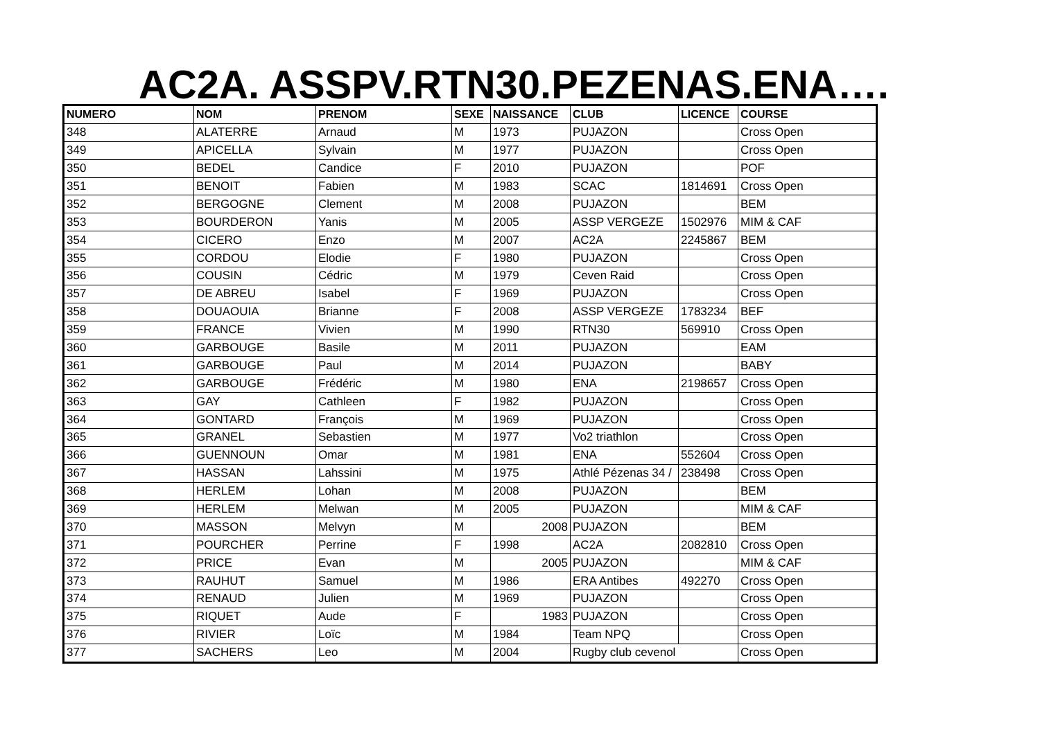AC2A. ASSPV.RTN30.PEZENAS.ENA….
| NUMERO | NOM | PRENOM | SEXE | NAISSANCE | CLUB | LICENCE | COURSE |
| --- | --- | --- | --- | --- | --- | --- | --- |
| 348 | ALATERRE | Arnaud | M | 1973 | PUJAZON | | Cross Open |
| 349 | APICELLA | Sylvain | M | 1977 | PUJAZON | | Cross Open |
| 350 | BEDEL | Candice | F | 2010 | PUJAZON | | POF |
| 351 | BENOIT | Fabien | M | 1983 | SCAC | 1814691 | Cross Open |
| 352 | BERGOGNE | Clement | M | 2008 | PUJAZON | | BEM |
| 353 | BOURDERON | Yanis | M | 2005 | ASSP VERGEZE | 1502976 | MIM & CAF |
| 354 | CICERO | Enzo | M | 2007 | AC2A | 2245867 | BEM |
| 355 | CORDOU | Elodie | F | 1980 | PUJAZON | | Cross Open |
| 356 | COUSIN | Cédric | M | 1979 | Ceven Raid | | Cross Open |
| 357 | DE ABREU | Isabel | F | 1969 | PUJAZON | | Cross Open |
| 358 | DOUAOUIA | Brianne | F | 2008 | ASSP VERGEZE | 1783234 | BEF |
| 359 | FRANCE | Vivien | M | 1990 | RTN30 | 569910 | Cross Open |
| 360 | GARBOUGE | Basile | M | 2011 | PUJAZON | | EAM |
| 361 | GARBOUGE | Paul | M | 2014 | PUJAZON | | BABY |
| 362 | GARBOUGE | Frédéric | M | 1980 | ENA | 2198657 | Cross Open |
| 363 | GAY | Cathleen | F | 1982 | PUJAZON | | Cross Open |
| 364 | GONTARD | François | M | 1969 | PUJAZON | | Cross Open |
| 365 | GRANEL | Sebastien | M | 1977 | Vo2 triathlon | | Cross Open |
| 366 | GUENNOUN | Omar | M | 1981 | ENA | 552604 | Cross Open |
| 367 | HASSAN | Lahssini | M | 1975 | Athlé Pézenas 34 / | 238498 | Cross Open |
| 368 | HERLEM | Lohan | M | 2008 | PUJAZON | | BEM |
| 369 | HERLEM | Melwan | M | 2005 | PUJAZON | | MIM & CAF |
| 370 | MASSON | Melvyn | M | 2008 | PUJAZON | | BEM |
| 371 | POURCHER | Perrine | F | 1998 | AC2A | 2082810 | Cross Open |
| 372 | PRICE | Evan | M | 2005 | PUJAZON | | MIM & CAF |
| 373 | RAUHUT | Samuel | M | 1986 | ERA Antibes | 492270 | Cross Open |
| 374 | RENAUD | Julien | M | 1969 | PUJAZON | | Cross Open |
| 375 | RIQUET | Aude | F | 1983 | PUJAZON | | Cross Open |
| 376 | RIVIER | Loïc | M | 1984 | Team NPQ | | Cross Open |
| 377 | SACHERS | Leo | M | 2004 | Rugby club cevenol | | Cross Open |